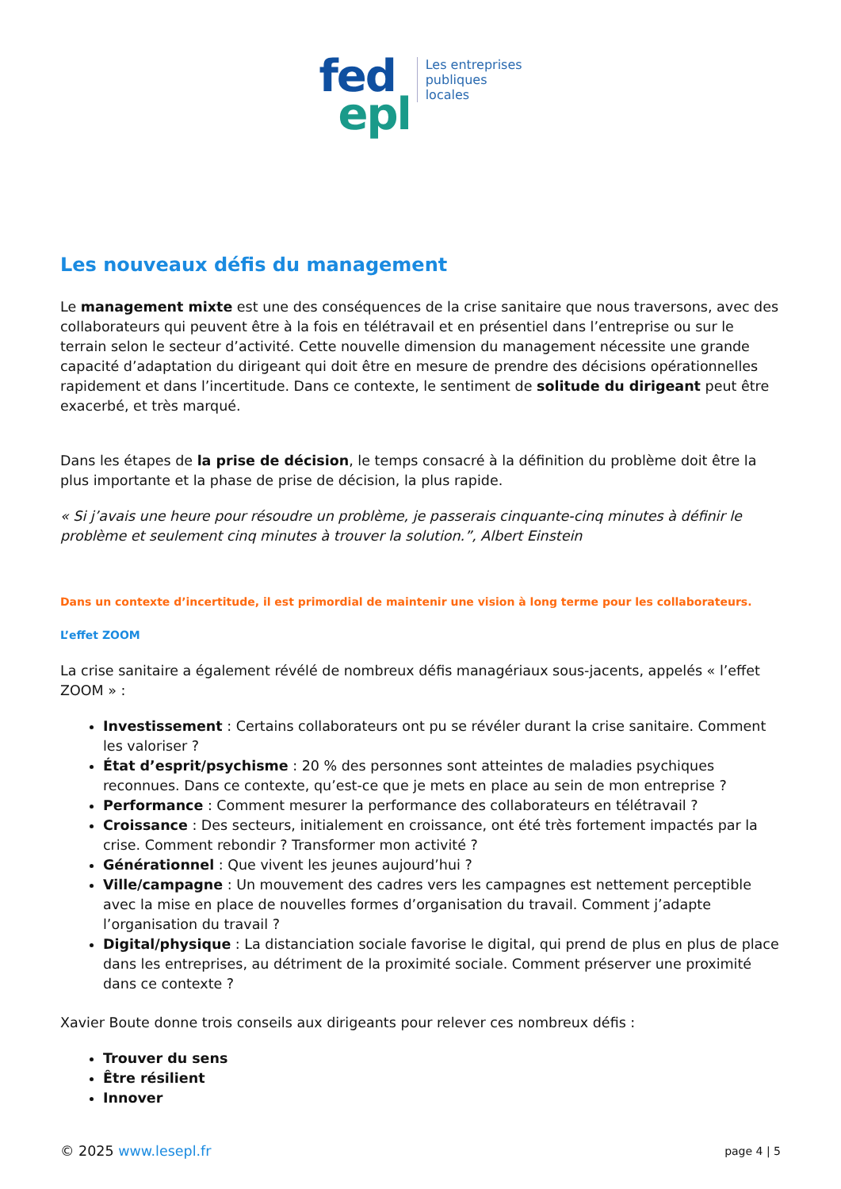fed
epl
Les entreprises
publiques
locales
Les nouveaux défis du management
Le management mixte est une des conséquences de la crise sanitaire que nous traversons, avec des collaborateurs qui peuvent être à la fois en télétravail et en présentiel dans l’entreprise ou sur le terrain selon le secteur d’activité. Cette nouvelle dimension du management nécessite une grande capacité d’adaptation du dirigeant qui doit être en mesure de prendre des décisions opérationnelles rapidement et dans l’incertitude. Dans ce contexte, le sentiment de solitude du dirigeant peut être exacerbé, et très marqué.
Dans les étapes de la prise de décision, le temps consacré à la définition du problème doit être la plus importante et la phase de prise de décision, la plus rapide.
« Si j’avais une heure pour résoudre un problème, je passerais cinquante-cinq minutes à définir le problème et seulement cinq minutes à trouver la solution.”, Albert Einstein
Dans un contexte d’incertitude, il est primordial de maintenir une vision à long terme pour les collaborateurs.
L’effet ZOOM
La crise sanitaire a également révélé de nombreux défis managériaux sous-jacents, appelés « l’effet ZOOM » :
Investissement : Certains collaborateurs ont pu se révéler durant la crise sanitaire. Comment les valoriser ?
État d’esprit/psychisme : 20 % des personnes sont atteintes de maladies psychiques reconnues. Dans ce contexte, qu’est-ce que je mets en place au sein de mon entreprise ?
Performance : Comment mesurer la performance des collaborateurs en télétravail ?
Croissance : Des secteurs, initialement en croissance, ont été très fortement impactés par la crise. Comment rebondir ? Transformer mon activité ?
Générationnel : Que vivent les jeunes aujourd’hui ?
Ville/campagne : Un mouvement des cadres vers les campagnes est nettement perceptible avec la mise en place de nouvelles formes d’organisation du travail. Comment j’adapte l’organisation du travail ?
Digital/physique : La distanciation sociale favorise le digital, qui prend de plus en plus de place dans les entreprises, au détriment de la proximité sociale. Comment préserver une proximité dans ce contexte ?
Xavier Boute donne trois conseils aux dirigeants pour relever ces nombreux défis :
Trouver du sens
Être résilient
Innover
© 2025 www.lesepl.fr page 4 | 5